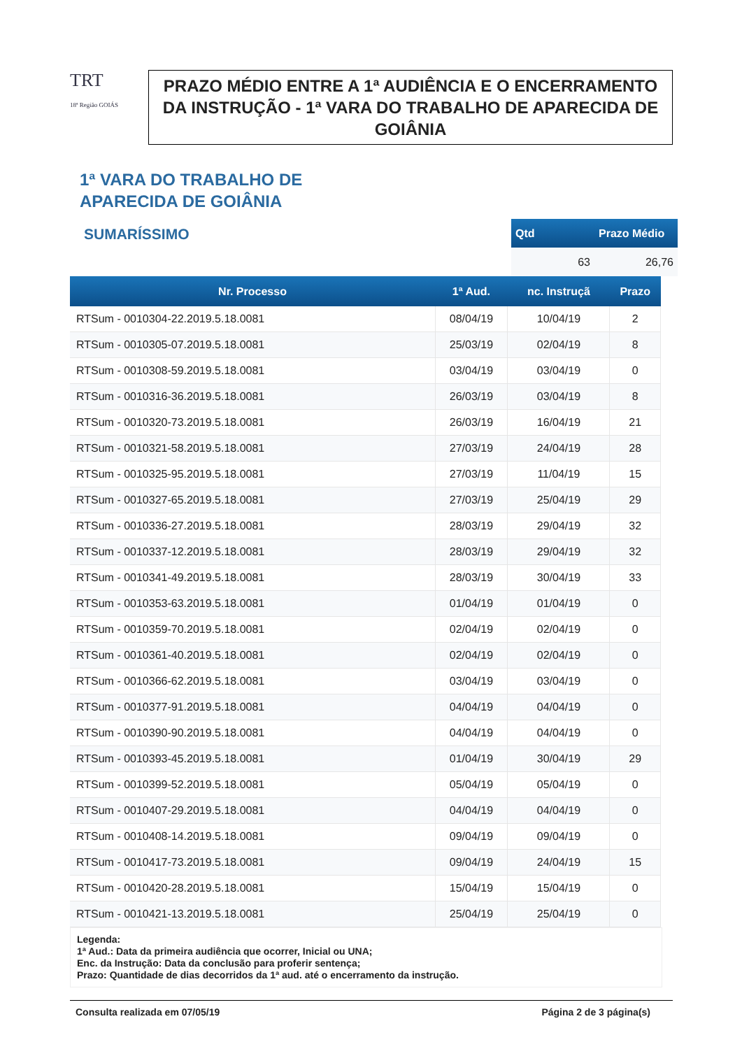TRT
18ª Região GOIÁS
PRAZO MÉDIO ENTRE A 1ª AUDIÊNCIA E O ENCERRAMENTO DA INSTRUÇÃO - 1ª VARA DO TRABALHO DE APARECIDA DE GOIÂNIA
1ª VARA DO TRABALHO DE
APARECIDA DE GOIÂNIA
SUMARÍSSIMO
| Qtd | Prazo Médio |
| --- | --- |
| 63 | 26,76 |
| Nr. Processo | 1ª Aud. | nc. Instruçã | Prazo |
| --- | --- | --- | --- |
| RTSum - 0010304-22.2019.5.18.0081 | 08/04/19 | 10/04/19 | 2 |
| RTSum - 0010305-07.2019.5.18.0081 | 25/03/19 | 02/04/19 | 8 |
| RTSum - 0010308-59.2019.5.18.0081 | 03/04/19 | 03/04/19 | 0 |
| RTSum - 0010316-36.2019.5.18.0081 | 26/03/19 | 03/04/19 | 8 |
| RTSum - 0010320-73.2019.5.18.0081 | 26/03/19 | 16/04/19 | 21 |
| RTSum - 0010321-58.2019.5.18.0081 | 27/03/19 | 24/04/19 | 28 |
| RTSum - 0010325-95.2019.5.18.0081 | 27/03/19 | 11/04/19 | 15 |
| RTSum - 0010327-65.2019.5.18.0081 | 27/03/19 | 25/04/19 | 29 |
| RTSum - 0010336-27.2019.5.18.0081 | 28/03/19 | 29/04/19 | 32 |
| RTSum - 0010337-12.2019.5.18.0081 | 28/03/19 | 29/04/19 | 32 |
| RTSum - 0010341-49.2019.5.18.0081 | 28/03/19 | 30/04/19 | 33 |
| RTSum - 0010353-63.2019.5.18.0081 | 01/04/19 | 01/04/19 | 0 |
| RTSum - 0010359-70.2019.5.18.0081 | 02/04/19 | 02/04/19 | 0 |
| RTSum - 0010361-40.2019.5.18.0081 | 02/04/19 | 02/04/19 | 0 |
| RTSum - 0010366-62.2019.5.18.0081 | 03/04/19 | 03/04/19 | 0 |
| RTSum - 0010377-91.2019.5.18.0081 | 04/04/19 | 04/04/19 | 0 |
| RTSum - 0010390-90.2019.5.18.0081 | 04/04/19 | 04/04/19 | 0 |
| RTSum - 0010393-45.2019.5.18.0081 | 01/04/19 | 30/04/19 | 29 |
| RTSum - 0010399-52.2019.5.18.0081 | 05/04/19 | 05/04/19 | 0 |
| RTSum - 0010407-29.2019.5.18.0081 | 04/04/19 | 04/04/19 | 0 |
| RTSum - 0010408-14.2019.5.18.0081 | 09/04/19 | 09/04/19 | 0 |
| RTSum - 0010417-73.2019.5.18.0081 | 09/04/19 | 24/04/19 | 15 |
| RTSum - 0010420-28.2019.5.18.0081 | 15/04/19 | 15/04/19 | 0 |
| RTSum - 0010421-13.2019.5.18.0081 | 25/04/19 | 25/04/19 | 0 |
Legenda:
1ª Aud.: Data da primeira audiência que ocorrer, Inicial ou UNA;
Enc. da Instrução: Data da conclusão para proferir sentença;
Prazo: Quantidade de dias decorridos da 1ª aud. até o encerramento da instrução.
Consulta realizada em 07/05/19 Página 2 de 3 página(s)